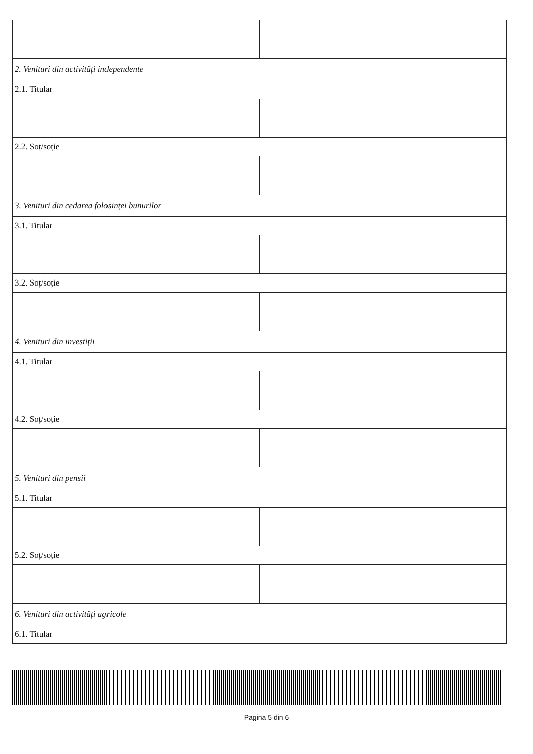| 2. Venituri din activități independente | | | |
| 2.1. Titular | | | |
| 2.2. Soț/soție | | | |
| 3. Venituri din cedarea folosinței bunurilor | | | |
| 3.1. Titular | | | |
| 3.2. Soț/soție | | | |
| 4. Venituri din investiții | | | |
| 4.1. Titular | | | |
| 4.2. Soț/soție | | | |
| 5. Venituri din pensii | | | |
| 5.1. Titular | | | |
| 5.2. Soț/soție | | | |
| 6. Venituri din activități agricole | | | |
| 6.1. Titular | | | |
Pagina 5 din 6